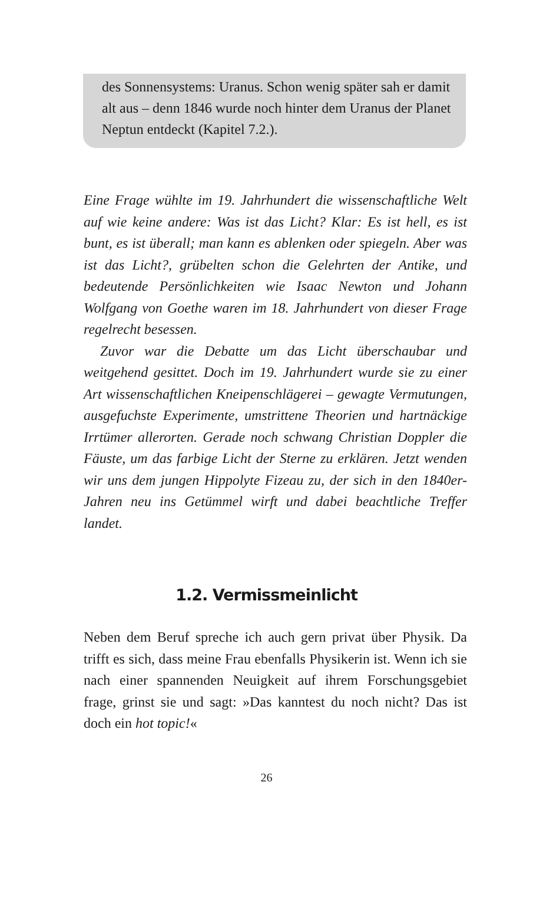des Sonnensystems: Uranus. Schon wenig später sah er damit alt aus – denn 1846 wurde noch hinter dem Uranus der Planet Neptun entdeckt (Kapitel 7.2.).
Eine Frage wühlte im 19. Jahrhundert die wissenschaftliche Welt auf wie keine andere: Was ist das Licht? Klar: Es ist hell, es ist bunt, es ist überall; man kann es ablenken oder spiegeln. Aber was ist das Licht?, grübelten schon die Gelehrten der Antike, und bedeutende Persönlichkeiten wie Isaac Newton und Johann Wolfgang von Goethe waren im 18. Jahrhundert von dieser Frage regelrecht besessen.
Zuvor war die Debatte um das Licht überschaubar und weitgehend gesittet. Doch im 19. Jahrhundert wurde sie zu einer Art wissenschaftlichen Kneipenschlägerei – gewagte Vermutungen, ausgefuchste Experimente, umstrittene Theorien und hartnäckige Irrtümer allerorten. Gerade noch schwang Christian Doppler die Fäuste, um das farbige Licht der Sterne zu erklären. Jetzt wenden wir uns dem jungen Hippolyte Fizeau zu, der sich in den 1840er-Jahren neu ins Getümmel wirft und dabei beachtliche Treffer landet.
1.2. Vermissmeinlicht
Neben dem Beruf spreche ich auch gern privat über Physik. Da trifft es sich, dass meine Frau ebenfalls Physikerin ist. Wenn ich sie nach einer spannenden Neuigkeit auf ihrem Forschungsgebiet frage, grinst sie und sagt: »Das kanntest du noch nicht? Das ist doch ein hot topic!«
26